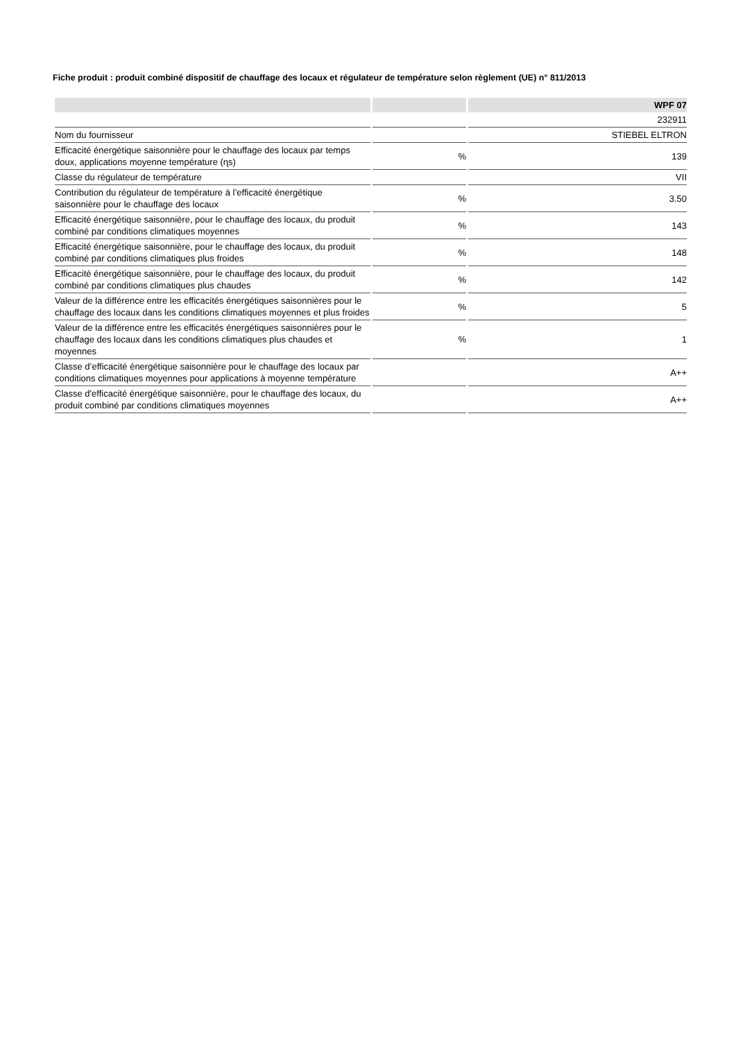Fiche produit : produit combiné dispositif de chauffage des locaux et régulateur de température selon règlement (UE) n° 811/2013
| | | WPF 07 |
| --- | --- | --- |
| | | 232911 |
| Nom du fournisseur | | STIEBEL ELTRON |
| Efficacité énergétique saisonnière pour le chauffage des locaux par temps doux, applications moyenne température (ɳs) | % | 139 |
| Classe du régulateur de température | | VII |
| Contribution du régulateur de température à l’efficacité énergétique saisonnière pour le chauffage des locaux | % | 3.50 |
| Efficacité énergétique saisonnière, pour le chauffage des locaux, du produit combiné par conditions climatiques moyennes | % | 143 |
| Efficacité énergétique saisonnière, pour le chauffage des locaux, du produit combiné par conditions climatiques plus froides | % | 148 |
| Efficacité énergétique saisonnière, pour le chauffage des locaux, du produit combiné par conditions climatiques plus chaudes | % | 142 |
| Valeur de la différence entre les efficacités énergétiques saisonnières pour le chauffage des locaux dans les conditions climatiques moyennes et plus froides | % | 5 |
| Valeur de la différence entre les efficacités énergétiques saisonnières pour le chauffage des locaux dans les conditions climatiques plus chaudes et moyennes | % | 1 |
| Classe d’efficacité énergétique saisonnière pour le chauffage des locaux par conditions climatiques moyennes pour applications à moyenne température | | A++ |
| Classe d'efficacité énergétique saisonnière, pour le chauffage des locaux, du produit combiné par conditions climatiques moyennes | | A++ |